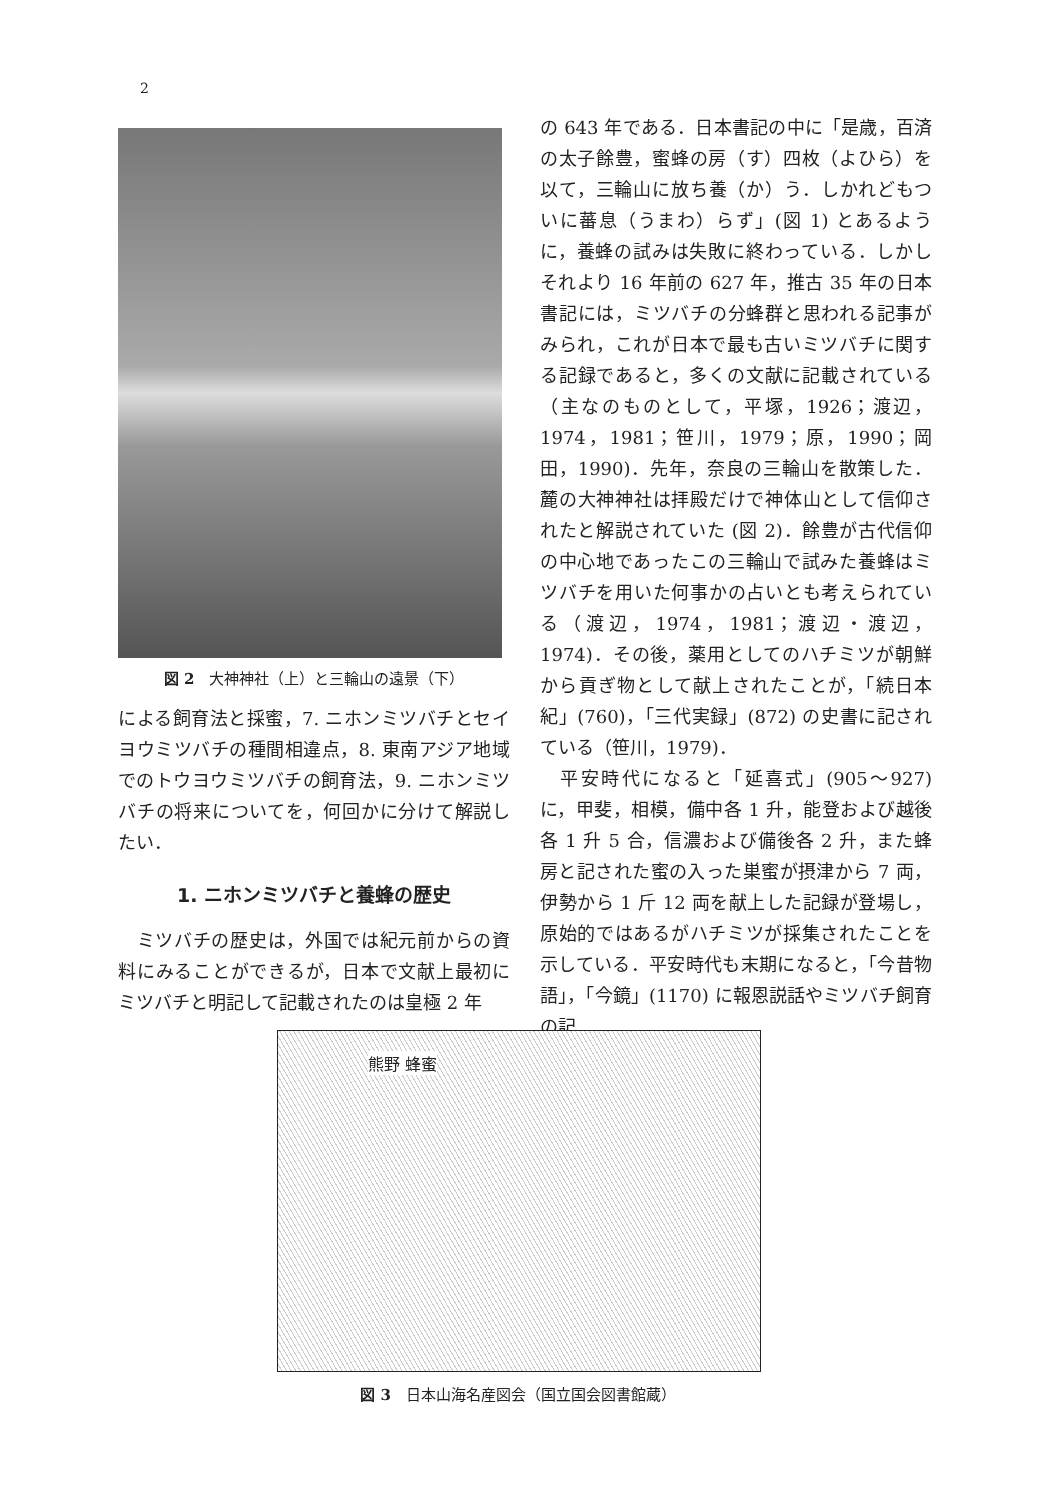2
図 2　大神神社（上）と三輪山の遠景（下）
による飼育法と採蜜，7. ニホンミツバチとセイヨウミツバチの種間相違点，8. 東南アジア地域でのトウヨウミツバチの飼育法，9. ニホンミツバチの将来についてを，何回かに分けて解説したい．
1. ニホンミツバチと養蜂の歴史
　ミツバチの歴史は，外国では紀元前からの資料にみることができるが，日本で文献上最初にミツバチと明記して記載されたのは皇極 2 年
の 643 年である．日本書記の中に「是歳，百済の太子餘豊，蜜蜂の房（す）四枚（よひら）を以て，三輪山に放ち養（か）う．しかれどもついに蕃息（うまわ）らず」(図 1) とあるように，養蜂の試みは失敗に終わっている．しかしそれより 16 年前の 627 年，推古 35 年の日本書記には，ミツバチの分蜂群と思われる記事がみられ，これが日本で最も古いミツバチに関する記録であると，多くの文献に記載されている（主なのものとして，平塚，1926；渡辺，1974，1981；笹川，1979；原，1990；岡田，1990)．先年，奈良の三輪山を散策した．麓の大神神社は拝殿だけで神体山として信仰されたと解説されていた (図 2)．餘豊が古代信仰の中心地であったこの三輪山で試みた養蜂はミツバチを用いた何事かの占いとも考えられている（渡辺，1974，1981；渡辺・渡辺，1974)．その後，薬用としてのハチミツが朝鮮から貢ぎ物として献上されたことが，「続日本紀」(760)，「三代実録」(872) の史書に記されている（笹川，1979)．
　平安時代になると「延喜式」(905〜927) に，甲斐，相模，備中各 1 升，能登および越後各 1 升 5 合，信濃および備後各 2 升，また蜂房と記された蜜の入った巣蜜が摂津から 7 両，伊勢から 1 斤 12 両を献上した記録が登場し，原始的ではあるがハチミツが採集されたことを示している．平安時代も末期になると，「今昔物語」，「今鏡」(1170) に報恩説話やミツバチ飼育の記
熊野 蜂蜜
図 3　日本山海名産図会（国立国会図書館蔵）